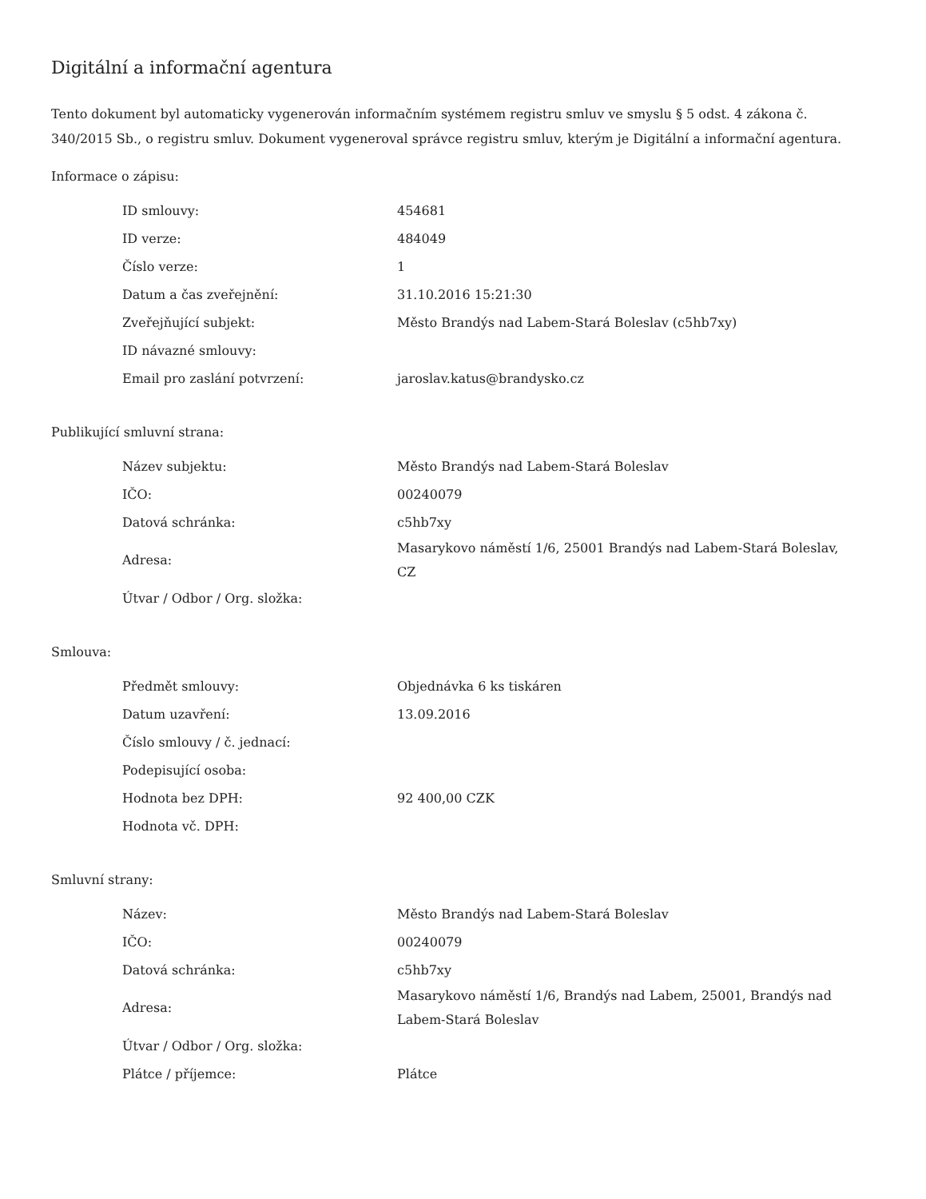Digitální a informační agentura
Tento dokument byl automaticky vygenerován informačním systémem registru smluv ve smyslu § 5 odst. 4 zákona č. 340/2015 Sb., o registru smluv. Dokument vygeneroval správce registru smluv, kterým je Digitální a informační agentura.
Informace o zápisu:
| ID smlouvy: | 454681 |
| ID verze: | 484049 |
| Číslo verze: | 1 |
| Datum a čas zveřejnění: | 31.10.2016 15:21:30 |
| Zveřejňující subjekt: | Město Brandýs nad Labem-Stará Boleslav (c5hb7xy) |
| ID návazné smlouvy: | |
| Email pro zaslání potvrzení: | jaroslav.katus@brandysko.cz |
Publikující smluvní strana:
| Název subjektu: | Město Brandýs nad Labem-Stará Boleslav |
| IČO: | 00240079 |
| Datová schránka: | c5hb7xy |
| Adresa: | Masarykovo náměstí 1/6, 25001 Brandýs nad Labem-Stará Boleslav, CZ |
| Útvar / Odbor / Org. složka: | |
Smlouva:
| Předmět smlouvy: | Objednávka 6 ks tiskáren |
| Datum uzavření: | 13.09.2016 |
| Číslo smlouvy / č. jednací: | |
| Podepisující osoba: | |
| Hodnota bez DPH: | 92 400,00 CZK |
| Hodnota vč. DPH: | |
Smluvní strany:
| Název: | Město Brandýs nad Labem-Stará Boleslav |
| IČO: | 00240079 |
| Datová schránka: | c5hb7xy |
| Adresa: | Masarykovo náměstí 1/6, Brandýs nad Labem, 25001, Brandýs nad Labem-Stará Boleslav |
| Útvar / Odbor / Org. složka: | |
| Plátce / příjemce: | Plátce |